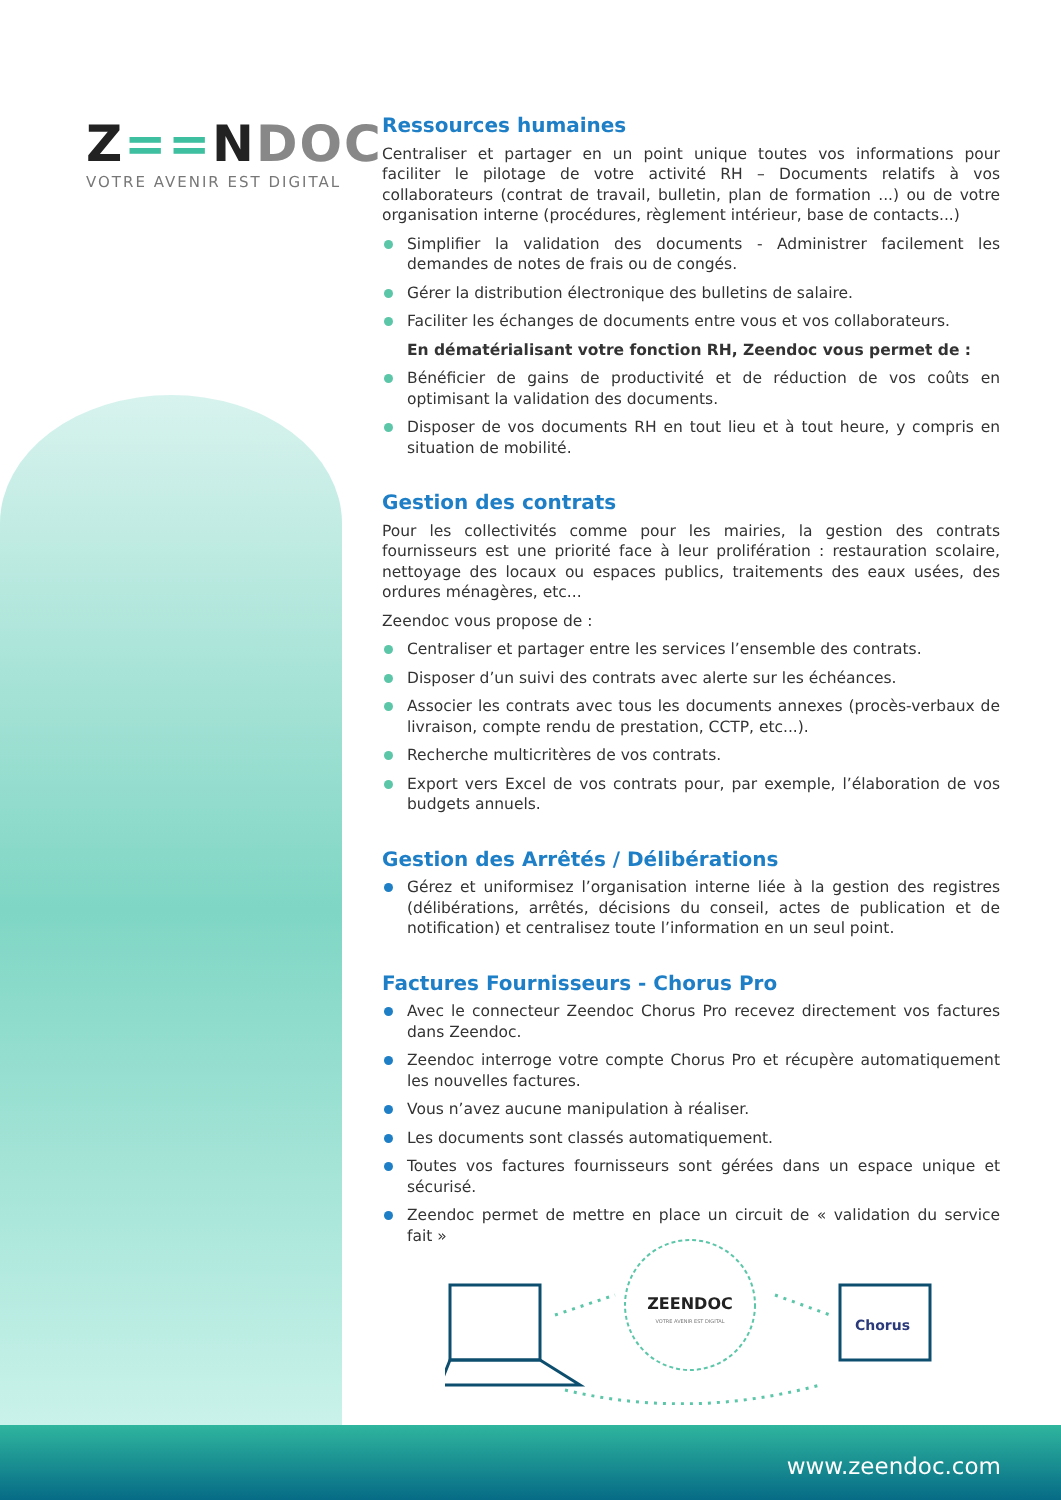Z==NDOC
VOTRE AVENIR EST DIGITAL
Ressources humaines
Centraliser et partager en un point unique toutes vos informations pour faciliter le pilotage de votre activité RH – Documents relatifs à vos collaborateurs (contrat de travail, bulletin, plan de formation ...) ou de votre organisation interne (procédures, règlement intérieur, base de contacts...)
Simplifier la validation des documents - Administrer facilement les demandes de notes de frais ou de congés.
Gérer la distribution électronique des bulletins de salaire.
Faciliter les échanges de documents entre vous et vos collaborateurs.
En dématérialisant votre fonction RH, Zeendoc vous permet de :
Bénéficier de gains de productivité et de réduction de vos coûts en optimisant la validation des documents.
Disposer de vos documents RH en tout lieu et à tout heure, y compris en situation de mobilité.
Gestion des contrats
Pour les collectivités comme pour les mairies, la gestion des contrats fournisseurs est une priorité face à leur prolifération : restauration scolaire, nettoyage des locaux ou espaces publics, traitements des eaux usées, des ordures ménagères, etc...
Zeendoc vous propose de :
Centraliser et partager entre les services l’ensemble des contrats.
Disposer d’un suivi des contrats avec alerte sur les échéances.
Associer les contrats avec tous les documents annexes (procès-verbaux de livraison, compte rendu de prestation, CCTP, etc...).
Recherche multicritères de vos contrats.
Export vers Excel de vos contrats pour, par exemple, l’élaboration de vos budgets annuels.
Gestion des Arrêtés / Délibérations
Gérez et uniformisez l’organisation interne liée à la gestion des registres (délibérations, arrêtés, décisions du conseil, actes de publication et de notification) et centralisez toute l’information en un seul point.
Factures Fournisseurs - Chorus Pro
Avec le connecteur Zeendoc Chorus Pro recevez directement vos factures dans Zeendoc.
Zeendoc interroge votre compte Chorus Pro et récupère automatiquement les nouvelles factures.
Vous n’avez aucune manipulation à réaliser.
Les documents sont classés automatiquement.
Toutes vos factures fournisseurs sont gérées dans un espace unique et sécurisé.
Zeendoc permet de mettre en place un circuit de « validation du service fait »
ZEENDOC
VOTRE AVENIR EST DIGITAL
Chorus
www.zeendoc.com